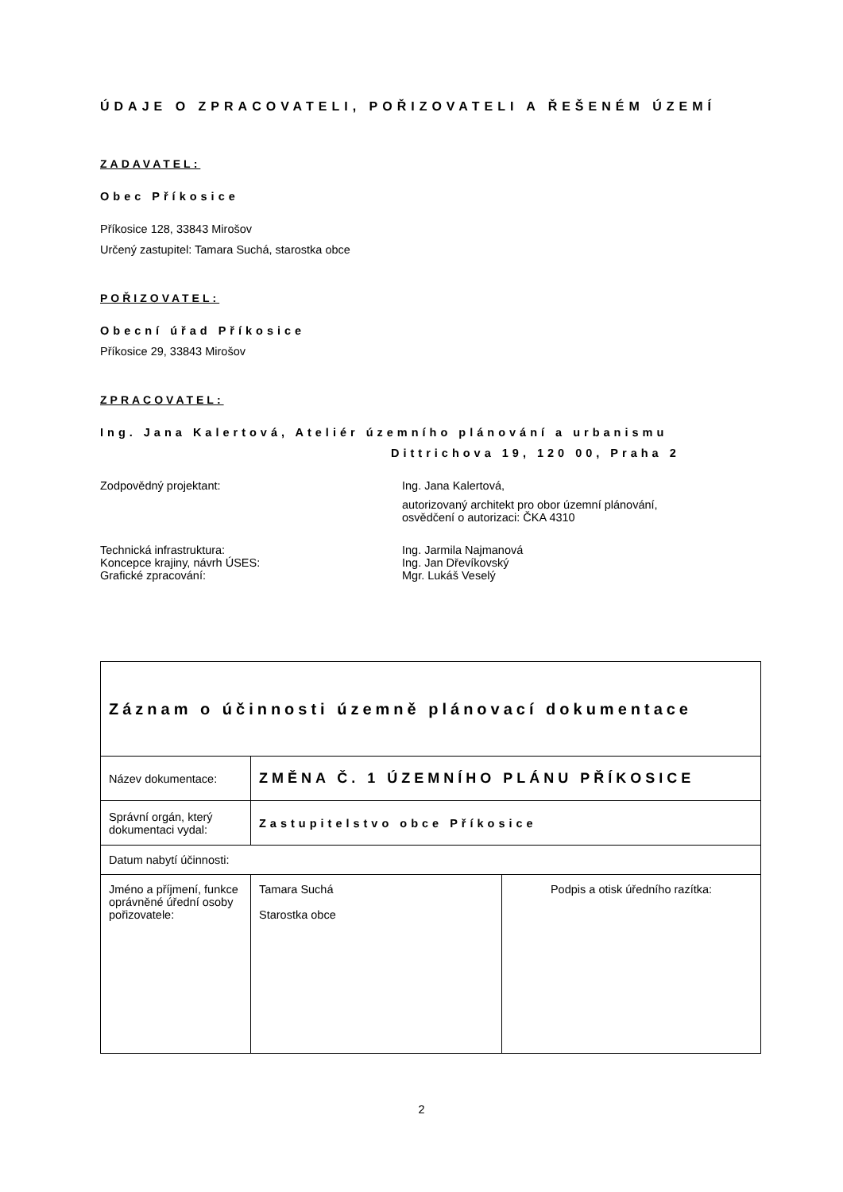ÚDAJE O ZPRACOVATELI, POŘIZOVATELI A ŘEŠENÉM ÚZEMÍ
ZADAVATEL:
Obec Příkosice
Příkosice 128, 33843 Mirošov
Určený zastupitel: Tamara Suchá, starostka obce
POŘIZOVATEL:
Obecní úřad Příkosice
Příkosice 29, 33843 Mirošov
ZPRACOVATEL:
Ing. Jana Kalertová, Ateliér územního plánování a urbanismu
Dittrichova 19, 120 00, Praha 2
Zodpovědný projektant: Ing. Jana Kalertová,
autorizovaný architekt pro obor územní plánování,
osvědčení o autorizaci: ČKA 4310
Technická infrastruktura:
Koncepce krajiny, návrh ÚSES:
Grafické zpracování:
Ing. Jarmila Najmanová
Ing. Jan Dřevíkovský
Mgr. Lukáš Veselý
| Záznam o účinnosti územně plánovací dokumentace | | |
| Název dokumentace: | ZMĚNA Č. 1 ÚZEMNÍHO PLÁNU PŘÍKOSICE | |
| Správní orgán, který dokumentaci vydal: | Zastupitelstvo obce Příkosice | |
| Datum nabytí účinnosti: | | |
| Jméno a příjmení, funkce oprávněné úřední osoby pořizovatele: | Tamara Suchá Starostka obce | Podpis a otisk úředního razítka: |
2